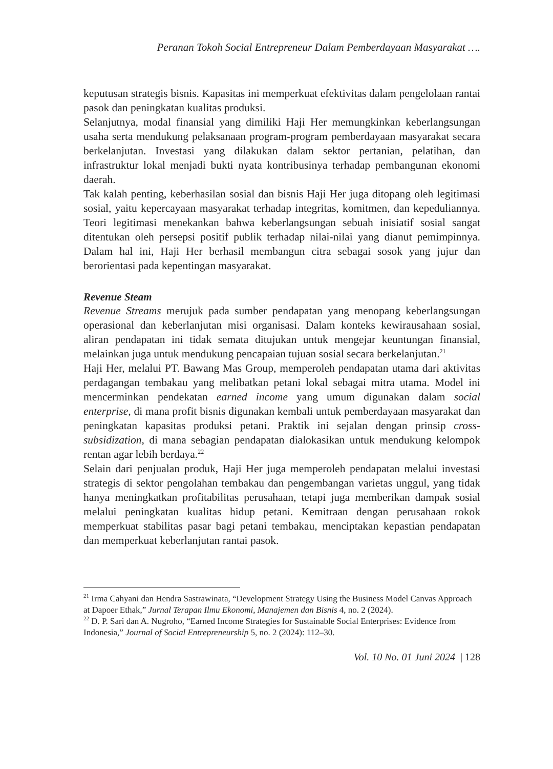Peranan Tokoh Social Entrepreneur Dalam Pemberdayaan Masyarakat ….
keputusan strategis bisnis. Kapasitas ini memperkuat efektivitas dalam pengelolaan rantai pasok dan peningkatan kualitas produksi.
Selanjutnya, modal finansial yang dimiliki Haji Her memungkinkan keberlangsungan usaha serta mendukung pelaksanaan program-program pemberdayaan masyarakat secara berkelanjutan. Investasi yang dilakukan dalam sektor pertanian, pelatihan, dan infrastruktur lokal menjadi bukti nyata kontribusinya terhadap pembangunan ekonomi daerah.
Tak kalah penting, keberhasilan sosial dan bisnis Haji Her juga ditopang oleh legitimasi sosial, yaitu kepercayaan masyarakat terhadap integritas, komitmen, dan kepeduliannya. Teori legitimasi menekankan bahwa keberlangsungan sebuah inisiatif sosial sangat ditentukan oleh persepsi positif publik terhadap nilai-nilai yang dianut pemimpinnya. Dalam hal ini, Haji Her berhasil membangun citra sebagai sosok yang jujur dan berorientasi pada kepentingan masyarakat.
Revenue Steam
Revenue Streams merujuk pada sumber pendapatan yang menopang keberlangsungan operasional dan keberlanjutan misi organisasi. Dalam konteks kewirausahaan sosial, aliran pendapatan ini tidak semata ditujukan untuk mengejar keuntungan finansial, melainkan juga untuk mendukung pencapaian tujuan sosial secara berkelanjutan.<sup>21</sup>
Haji Her, melalui PT. Bawang Mas Group, memperoleh pendapatan utama dari aktivitas perdagangan tembakau yang melibatkan petani lokal sebagai mitra utama. Model ini mencerminkan pendekatan earned income yang umum digunakan dalam social enterprise, di mana profit bisnis digunakan kembali untuk pemberdayaan masyarakat dan peningkatan kapasitas produksi petani. Praktik ini sejalan dengan prinsip cross-subsidization, di mana sebagian pendapatan dialokasikan untuk mendukung kelompok rentan agar lebih berdaya.<sup>22</sup>
Selain dari penjualan produk, Haji Her juga memperoleh pendapatan melalui investasi strategis di sektor pengolahan tembakau dan pengembangan varietas unggul, yang tidak hanya meningkatkan profitabilitas perusahaan, tetapi juga memberikan dampak sosial melalui peningkatan kualitas hidup petani. Kemitraan dengan perusahaan rokok memperkuat stabilitas pasar bagi petani tembakau, menciptakan kepastian pendapatan dan memperkuat keberlanjutan rantai pasok.
<sup>21</sup> Irma Cahyani dan Hendra Sastrawinata, “Development Strategy Using the Business Model Canvas Approach at Dapoer Ethak,” Jurnal Terapan Ilmu Ekonomi, Manajemen dan Bisnis 4, no. 2 (2024).
<sup>22</sup> D. P. Sari dan A. Nugroho, “Earned Income Strategies for Sustainable Social Enterprises: Evidence from Indonesia,” Journal of Social Entrepreneurship 5, no. 2 (2024): 112–30.
Vol. 10 No. 01 Juni 2024 | 128